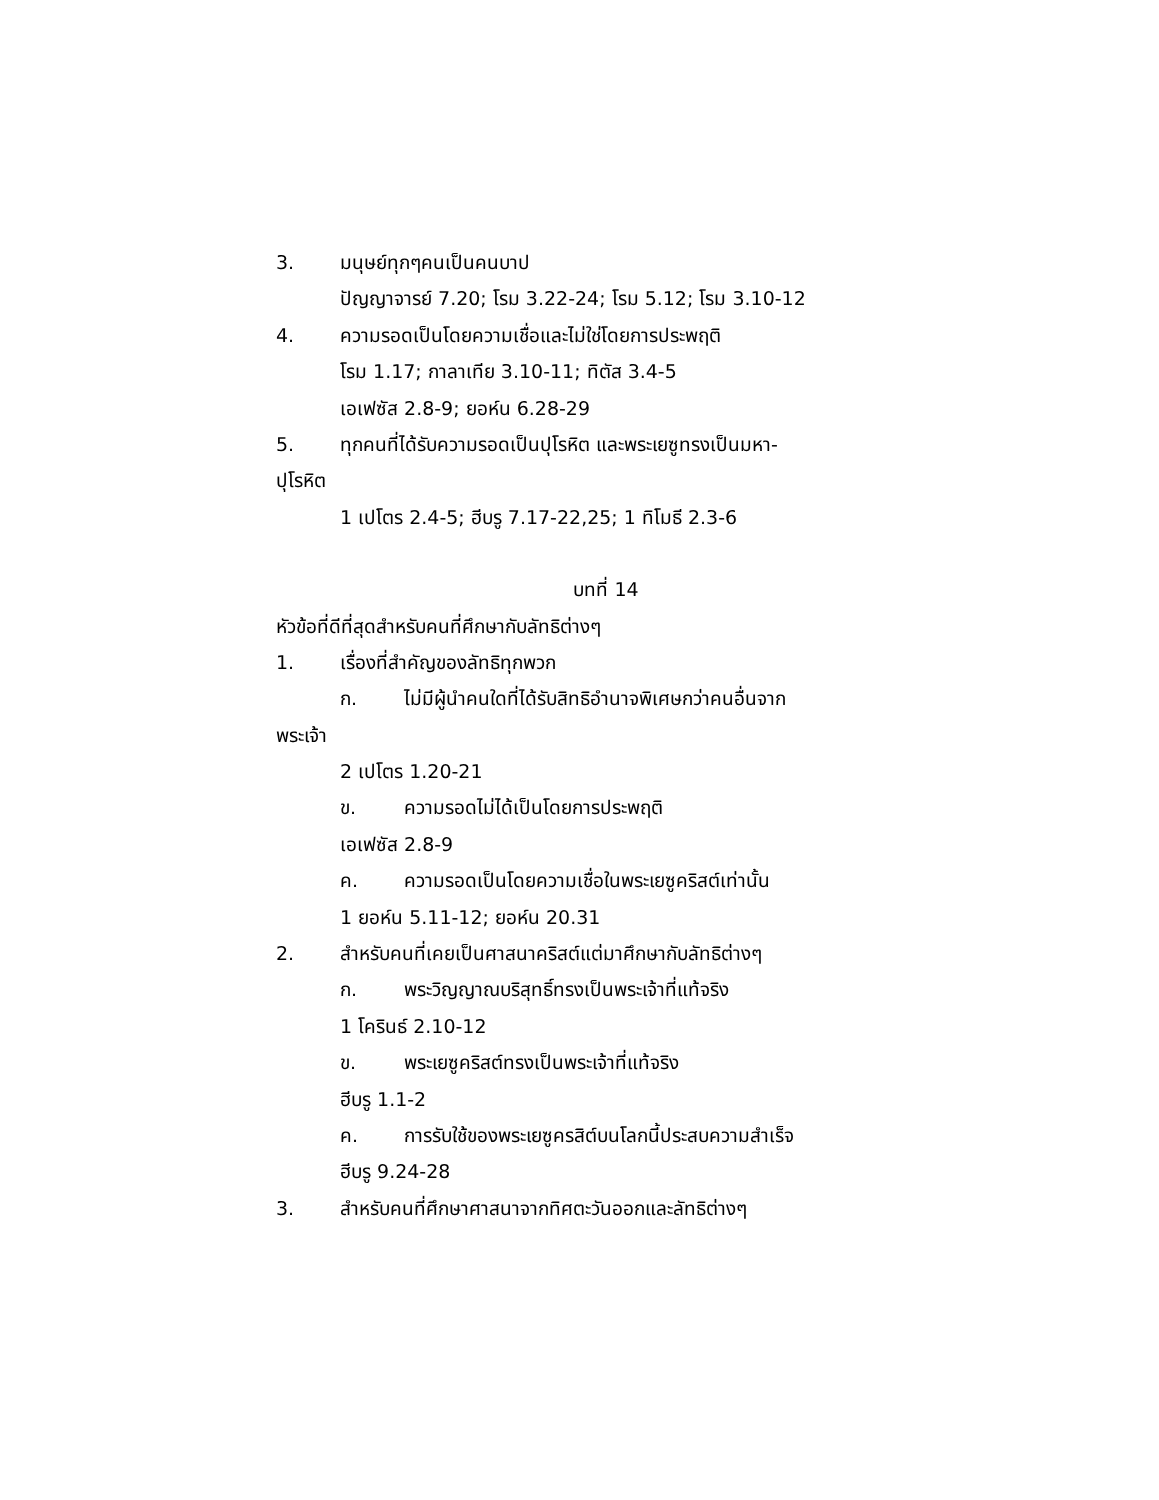3. มนุษย์ทุกๆคนเป็นคนบาป
ปัญญาจารย์ 7.20; โรม 3.22-24; โรม 5.12; โรม 3.10-12
4. ความรอดเป็นโดยความเชื่อและไม่ใช่โดยการประพฤติ
โรม 1.17; กาลาเทีย 3.10-11; ทิตัส 3.4-5
เอเฟซัส 2.8-9; ยอห์น 6.28-29
5. ทุกคนที่ได้รับความรอดเป็นปุโรหิต และพระเยซูทรงเป็นมหา-
ปุโรหิต
1 เปโตร 2.4-5; ฮีบรู 7.17-22,25; 1 ทิโมธี 2.3-6
บทที่ 14
หัวข้อที่ดีที่สุดสำหรับคนที่ศึกษากับลัทธิต่างๆ
1. เรื่องที่สำคัญของลัทธิทุกพวก
ก. ไม่มีผู้นำคนใดที่ได้รับสิทธิอำนาจพิเศษกว่าคนอื่นจาก
พระเจ้า
2 เปโตร 1.20-21
ข. ความรอดไม่ได้เป็นโดยการประพฤติ
เอเฟซัส 2.8-9
ค. ความรอดเป็นโดยความเชื่อในพระเยซูคริสต์เท่านั้น
1 ยอห์น 5.11-12; ยอห์น 20.31
2. สำหรับคนที่เคยเป็นศาสนาคริสต์แต่มาศึกษากับลัทธิต่างๆ
ก. พระวิญญาณบริสุทธิ์ทรงเป็นพระเจ้าที่แท้จริง
1 โครินธ์ 2.10-12
ข. พระเยซูคริสต์ทรงเป็นพระเจ้าที่แท้จริง
ฮีบรู 1.1-2
ค. การรับใช้ของพระเยซูครสิต์บนโลกนี้ประสบความสำเร็จ
ฮีบรู 9.24-28
3. สำหรับคนที่ศึกษาศาสนาจากทิศตะวันออกและลัทธิต่างๆ